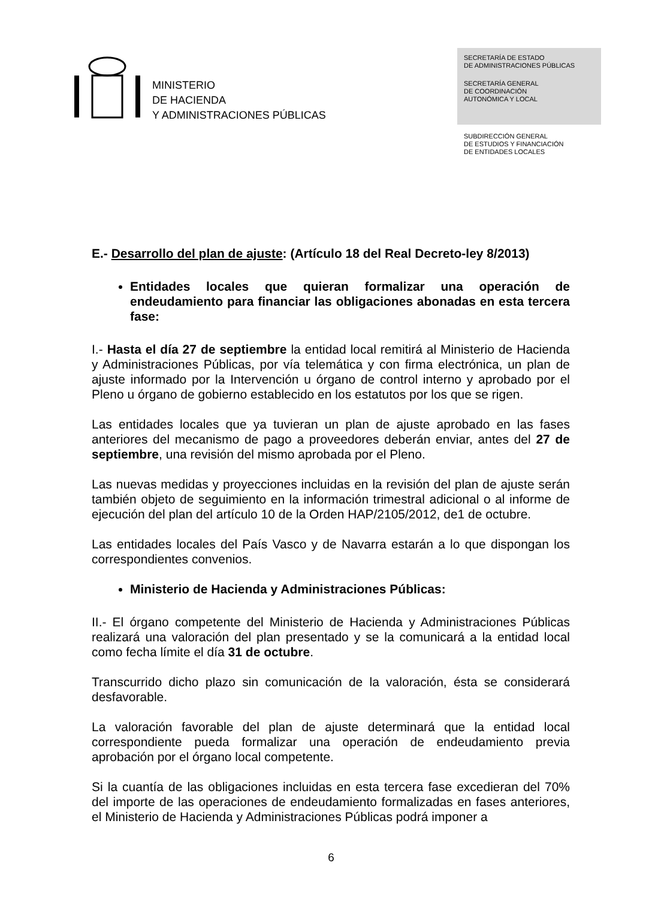MINISTERIO
DE HACIENDA
Y ADMINISTRACIONES PÚBLICAS
SECRETARÍA DE ESTADO
DE ADMINISTRACIONES PÚBLICAS
SECRETARÍA GENERAL
DE COORDINACIÓN
AUTONÓMICA Y LOCAL
SUBDIRECCIÓN GENERAL
DE ESTUDIOS Y FINANCIACIÓN
DE ENTIDADES LOCALES
E.- Desarrollo del plan de ajuste: (Artículo 18 del Real Decreto-ley 8/2013)
Entidades locales que quieran formalizar una operación de endeudamiento para financiar las obligaciones abonadas en esta tercera fase:
I.- Hasta el día 27 de septiembre la entidad local remitirá al Ministerio de Hacienda y Administraciones Públicas, por vía telemática y con firma electrónica, un plan de ajuste informado por la Intervención u órgano de control interno y aprobado por el Pleno u órgano de gobierno establecido en los estatutos por los que se rigen.
Las entidades locales que ya tuvieran un plan de ajuste aprobado en las fases anteriores del mecanismo de pago a proveedores deberán enviar, antes del 27 de septiembre, una revisión del mismo aprobada por el Pleno.
Las nuevas medidas y proyecciones incluidas en la revisión del plan de ajuste serán también objeto de seguimiento en la información trimestral adicional o al informe de ejecución del plan del artículo 10 de la Orden HAP/2105/2012, de1 de octubre.
Las entidades locales del País Vasco y de Navarra estarán a lo que dispongan los correspondientes convenios.
Ministerio de Hacienda y Administraciones Públicas:
II.- El órgano competente del Ministerio de Hacienda y Administraciones Públicas realizará una valoración del plan presentado y se la comunicará a la entidad local como fecha límite el día 31 de octubre.
Transcurrido dicho plazo sin comunicación de la valoración, ésta se considerará desfavorable.
La valoración favorable del plan de ajuste determinará que la entidad local correspondiente pueda formalizar una operación de endeudamiento previa aprobación por el órgano local competente.
Si la cuantía de las obligaciones incluidas en esta tercera fase excedieran del 70% del importe de las operaciones de endeudamiento formalizadas en fases anteriores, el Ministerio de Hacienda y Administraciones Públicas podrá imponer a
6